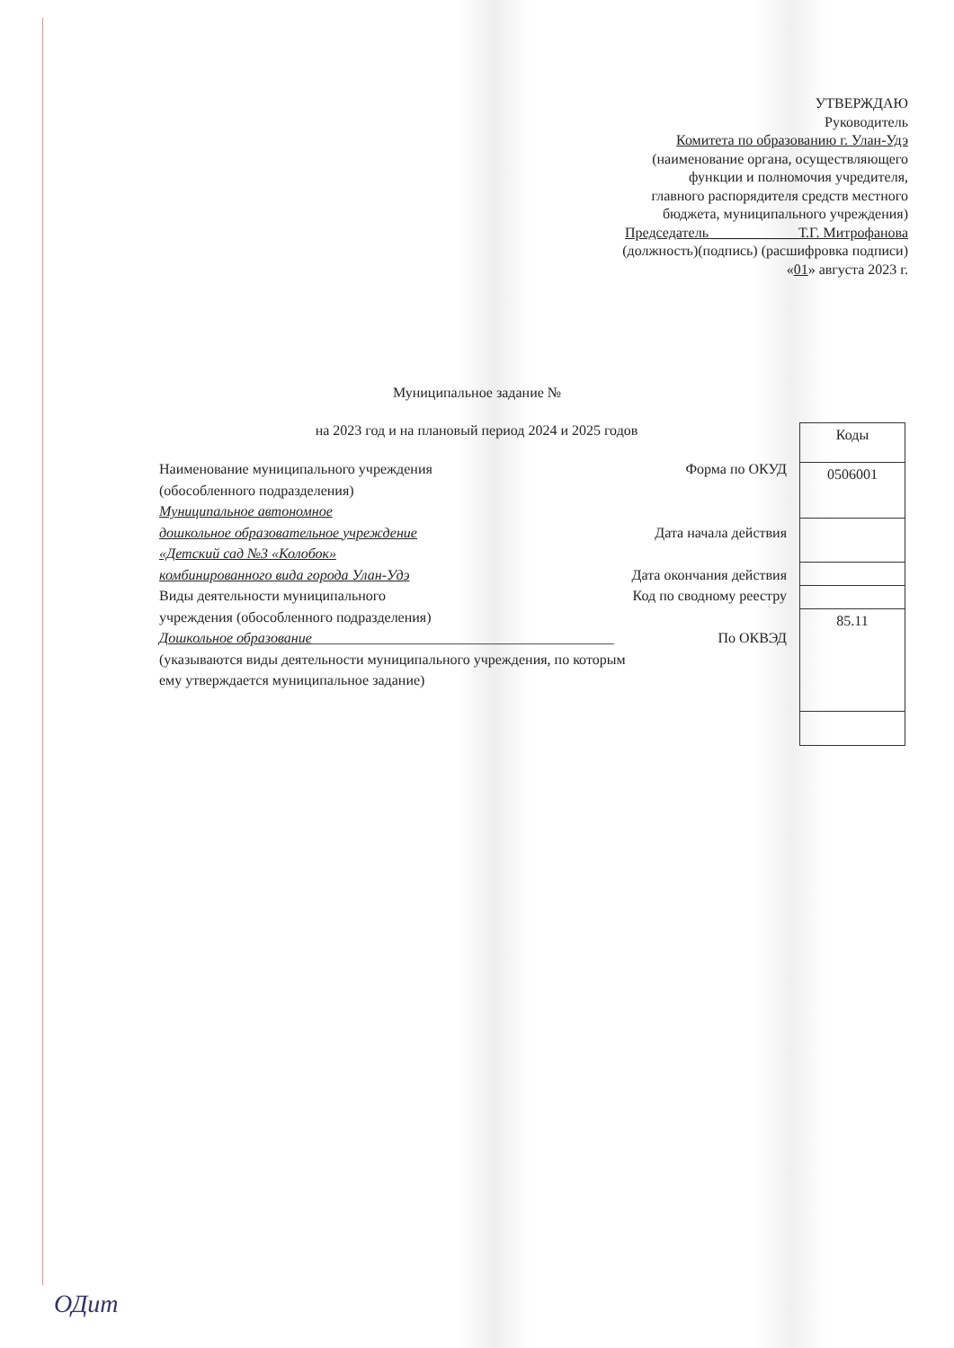УТВЕРЖДАЮ
Руководитель
Комитета по образованию г. Улан-Удэ
(наименование органа, осуществляющего
функции и полномочия учредителя,
главного распорядителя средств местного
бюджета, муниципального учреждения)
Председатель ____________Т.Г. Митрофанова
(должность)(подпись) (расшифровка подписи)
«01» августа 2023 г.
Муниципальное задание №
на 2023 год и на плановый период 2024 и 2025 годов
Наименование муниципального учреждения
(обособленного подразделения)
Муниципальное автономное
дошкольное образовательное учреждение
«Детский сад №3 «Колобок»
комбинированного вида города Улан-Удэ
Виды деятельности муниципального
учреждения (обособленного подразделения)
Дошкольное образование__________________________________________
(указываются виды деятельности муниципального учреждения, по которым
ему утверждается муниципальное задание)
Форма по ОКУД
Дата начала действия
Дата окончания действия
Код по сводному реестру
По ОКВЭД
| Коды |
| 0506001 |
| 85.11 |
ОДит